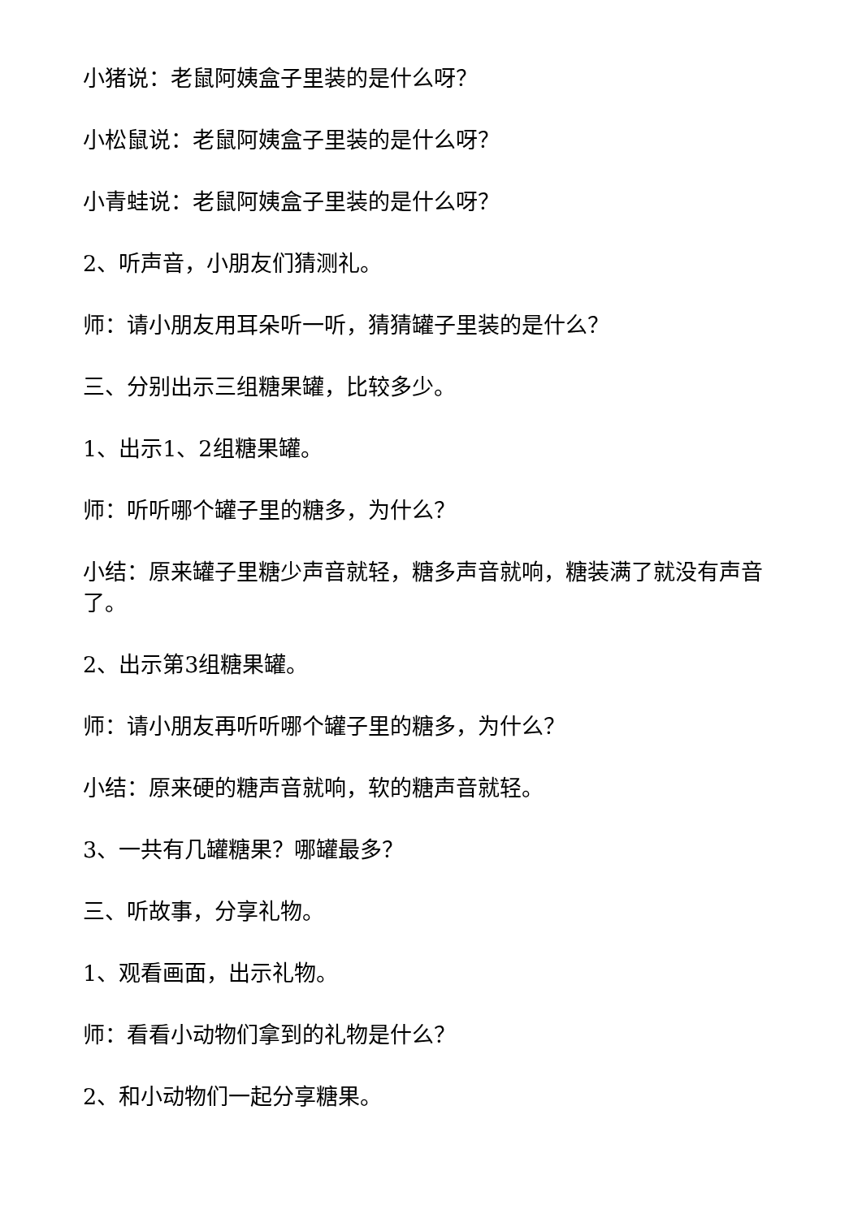小猪说：老鼠阿姨盒子里装的是什么呀？
小松鼠说：老鼠阿姨盒子里装的是什么呀？
小青蛙说：老鼠阿姨盒子里装的是什么呀？
2、听声音，小朋友们猜测礼。
师：请小朋友用耳朵听一听，猜猜罐子里装的是什么？
三、分别出示三组糖果罐，比较多少。
1、出示1、2组糖果罐。
师：听听哪个罐子里的糖多，为什么？
小结：原来罐子里糖少声音就轻，糖多声音就响，糖装满了就没有声音了。
2、出示第3组糖果罐。
师：请小朋友再听听哪个罐子里的糖多，为什么？
小结：原来硬的糖声音就响，软的糖声音就轻。
3、一共有几罐糖果？哪罐最多？
三、听故事，分享礼物。
1、观看画面，出示礼物。
师：看看小动物们拿到的礼物是什么？
2、和小动物们一起分享糖果。